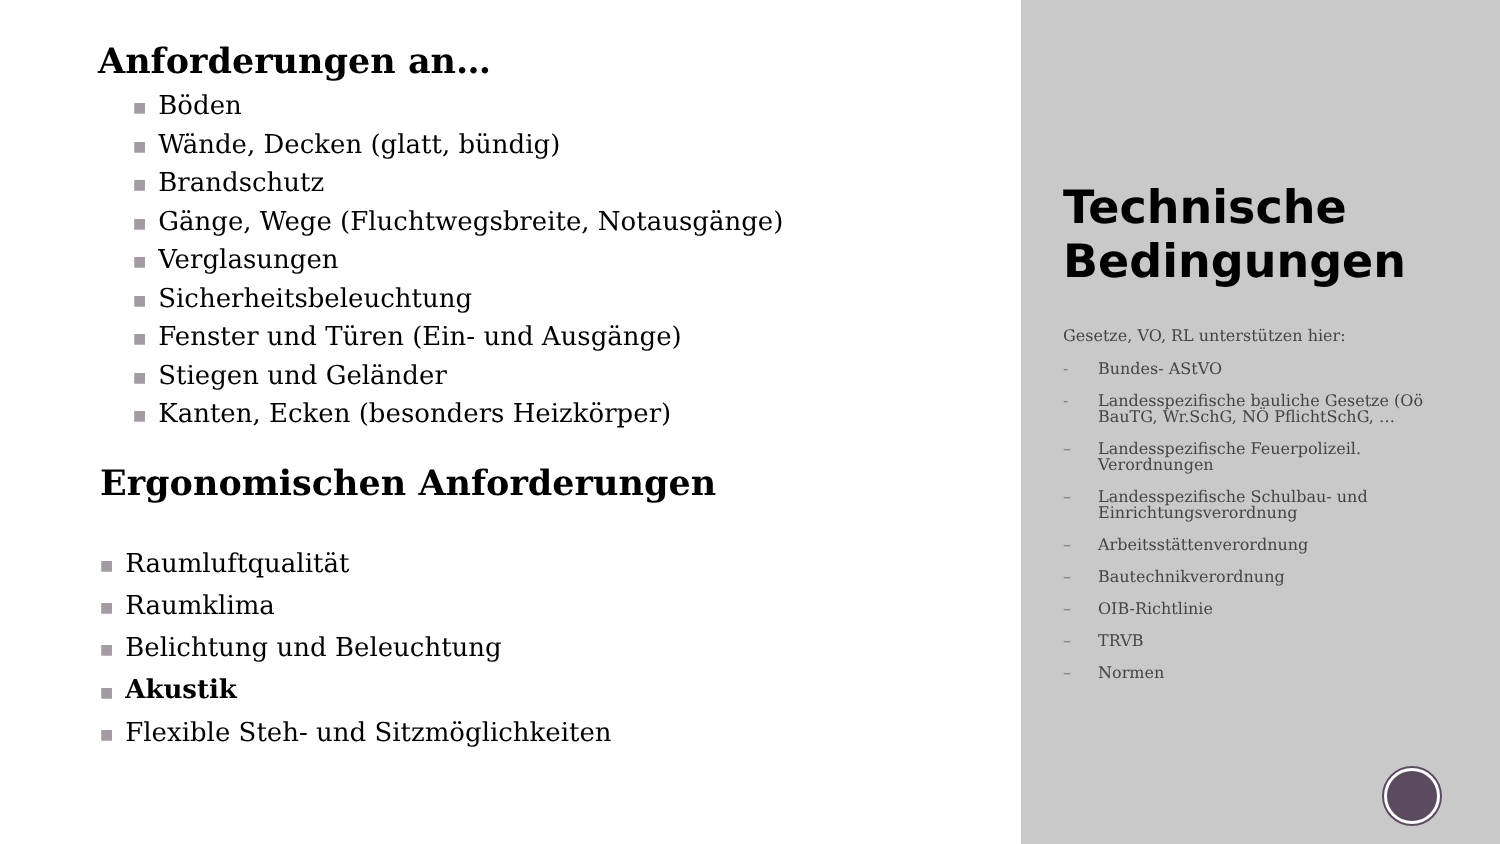Anforderungen an…
■ Böden
■ Wände, Decken (glatt, bündig)
■ Brandschutz
■ Gänge, Wege (Fluchtwegsbreite, Notausgänge)
■ Verglasungen
■ Sicherheitsbeleuchtung
■ Fenster und Türen (Ein- und Ausgänge)
■ Stiegen und Geländer
■ Kanten, Ecken (besonders Heizkörper)
Ergonomischen Anforderungen
■ Raumluftqualität
■ Raumklima
■ Belichtung und Beleuchtung
■ Akustik
■ Flexible Steh- und Sitzmöglichkeiten
Technische Bedingungen
Gesetze, VO, RL unterstützen hier:
- Bundes- AStVO
- Landesspezifische bauliche Gesetze (Oö BauTG, Wr.SchG, NÖ PflichtSchG, …
– Landesspezifische Feuerpolizeil. Verordnungen
– Landesspezifische Schulbau- und Einrichtungsverordnung
– Arbeitsstättenverordnung
– Bautechnikverordnung
– OIB-Richtlinie
– TRVB
– Normen